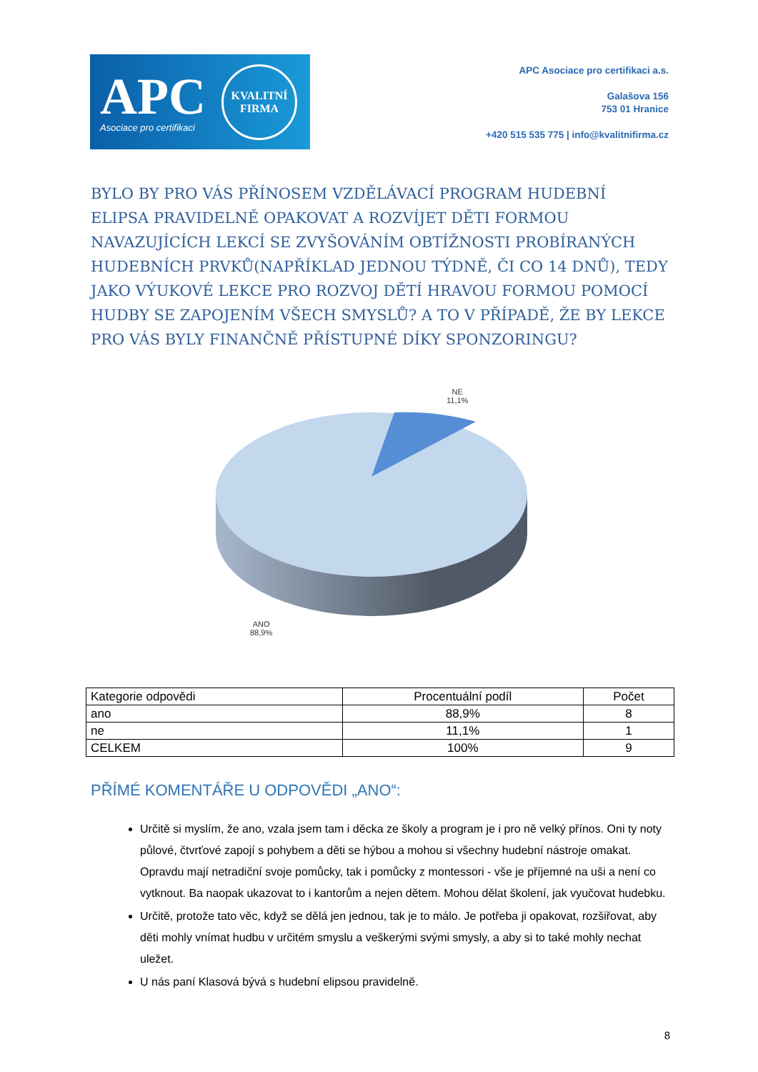APC
Asociace pro certifikaci
KVALITNÍ
FIRMA
APC Asociace pro certifikaci a.s.
Galašova 156
753 01 Hranice
+420 515 535 775 | info@kvalitnifirma.cz
BYLO BY PRO VÁS PŘÍNOSEM VZDĚLÁVACÍ PROGRAM HUDEBNÍ ELIPSA PRAVIDELNĚ OPAKOVAT A ROZVÍJET DĚTI FORMOU NAVAZUJÍCÍCH LEKCÍ SE ZVYŠOVÁNÍM OBTÍŽNOSTI PROBÍRANÝCH HUDEBNÍCH PRVKŮ(NAPŘÍKLAD JEDNOU TÝDNĚ, ČI CO 14 DNŮ), TEDY JAKO VÝUKOVÉ LEKCE PRO ROZVOJ DĚTÍ HRAVOU FORMOU POMOCÍ HUDBY SE ZAPOJENÍM VŠECH SMYSLŮ? A TO V PŘÍPADĚ, ŽE BY LEKCE PRO VÁS BYLY FINANČNĚ PŘÍSTUPNÉ DÍKY SPONZORINGU?
NE
11,1%
ANO
88,9%
| Kategorie odpovědi | Procentuální podíl | Počet |
| --- | --- | --- |
| ano | 88,9% | 8 |
| ne | 11,1% | 1 |
| CELKEM | 100% | 9 |
PŘÍMÉ KOMENTÁŘE U ODPOVĚDI „ANO“:
Určitě si myslím, že ano, vzala jsem tam i děcka ze školy a program je i pro ně velký přínos. Oni ty noty půlové, čtvrťové zapojí s pohybem a děti se hýbou a mohou si všechny hudební nástroje omakat. Opravdu mají netradiční svoje pomůcky, tak i pomůcky z montessori - vše je příjemné na uši a není co vytknout. Ba naopak ukazovat to i kantorům a nejen dětem. Mohou dělat školení, jak vyučovat hudebku.
Určitě, protože tato věc, když se dělá jen jednou, tak je to málo. Je potřeba ji opakovat, rozšiřovat, aby děti mohly vnímat hudbu v určitém smyslu a veškerými svými smysly, a aby si to také mohly nechat uležet.
U nás paní Klasová bývá s hudební elipsou pravidelně.
8